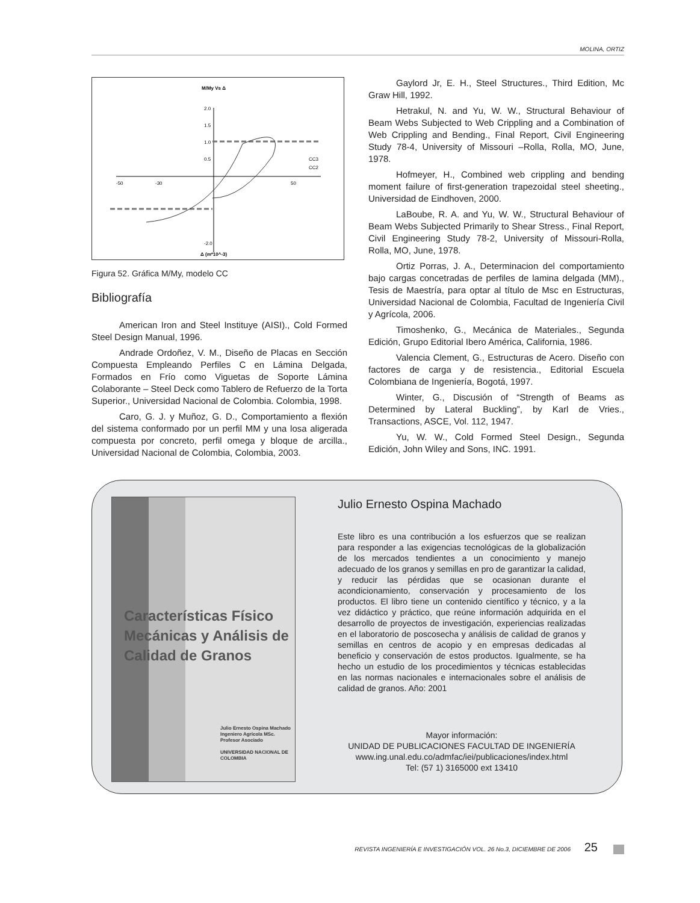MOLINA, ORTIZ
M/My Vs Δ
2.0
1.5
1.0
0.5
-2.0
-50
-30
50
CC3
CC2
Δ (m*10^-3)
Figura 52. Gráfica M/My, modelo CC
Bibliografía
American Iron and Steel Instituye (AISI)., Cold Formed Steel Design Manual, 1996.
Andrade Ordoñez, V. M., Diseño de Placas en Sección Compuesta Empleando Perfiles C en Lámina Delgada, Formados en Frío como Viguetas de Soporte Lámina Colaborante – Steel Deck como Tablero de Refuerzo de la Torta Superior., Universidad Nacional de Colombia. Colombia, 1998.
Caro, G. J. y Muñoz, G. D., Comportamiento a flexión del sistema conformado por un perfil MM y una losa aligerada compuesta por concreto, perfil omega y bloque de arcilla., Universidad Nacional de Colombia, Colombia, 2003.
Gaylord Jr, E. H., Steel Structures., Third Edition, Mc Graw Hill, 1992.
Hetrakul, N. and Yu, W. W., Structural Behaviour of Beam Webs Subjected to Web Crippling and a Combination of Web Crippling and Bending., Final Report, Civil Engineering Study 78-4, University of Missouri –Rolla, Rolla, MO, June, 1978.
Hofmeyer, H., Combined web crippling and bending moment failure of first-generation trapezoidal steel sheeting., Universidad de Eindhoven, 2000.
LaBoube, R. A. and Yu, W. W., Structural Behaviour of Beam Webs Subjected Primarily to Shear Stress., Final Report, Civil Engineering Study 78-2, University of Missouri-Rolla, Rolla, MO, June, 1978.
Ortiz Porras, J. A., Determinacion del comportamiento bajo cargas concetradas de perfiles de lamina delgada (MM)., Tesis de Maestría, para optar al título de Msc en Estructuras, Universidad Nacional de Colombia, Facultad de Ingeniería Civil y Agrícola, 2006.
Timoshenko, G., Mecánica de Materiales., Segunda Edición, Grupo Editorial Ibero América, California, 1986.
Valencia Clement, G., Estructuras de Acero. Diseño con factores de carga y de resistencia., Editorial Escuela Colombiana de Ingeniería, Bogotá, 1997.
Winter, G., Discusión of “Strength of Beams as Determined by Lateral Buckling”, by Karl de Vries., Transactions, ASCE, Vol. 112, 1947.
Yu, W. W., Cold Formed Steel Design., Segunda Edición, John Wiley and Sons, INC. 1991.
Características Físico Mecánicas y Análisis de Calidad de Granos
Julio Ernesto Ospina Machado
Ingeniero Agrícola MSc.
Profesor Asociado
UNIVERSIDAD NACIONAL DE COLOMBIA
Julio Ernesto Ospina Machado
Este libro es una contribución a los esfuerzos que se realizan para responder a las exigencias tecnológicas de la globalización de los mercados tendientes a un conocimiento y manejo adecuado de los granos y semillas en pro de garantizar la calidad, y reducir las pérdidas que se ocasionan durante el acondicionamiento, conservación y procesamiento de los productos. El libro tiene un contenido científico y técnico, y a la vez didáctico y práctico, que reúne información adquirida en el desarrollo de proyectos de investigación, experiencias realizadas en el laboratorio de poscosecha y análisis de calidad de granos y semillas en centros de acopio y en empresas dedicadas al beneficio y conservación de estos productos. Igualmente, se ha hecho un estudio de los procedimientos y técnicas establecidas en las normas nacionales e internacionales sobre el análisis de calidad de granos. Año: 2001
Mayor información:
UNIDAD DE PUBLICACIONES FACULTAD DE INGENIERÍA
www.ing.unal.edu.co/admfac/iei/publicaciones/index.html
Tel: (57 1) 3165000 ext 13410
REVISTA INGENIERÍA E INVESTIGACIÓN VOL. 26 No.3, DICIEMBRE DE 2006 25